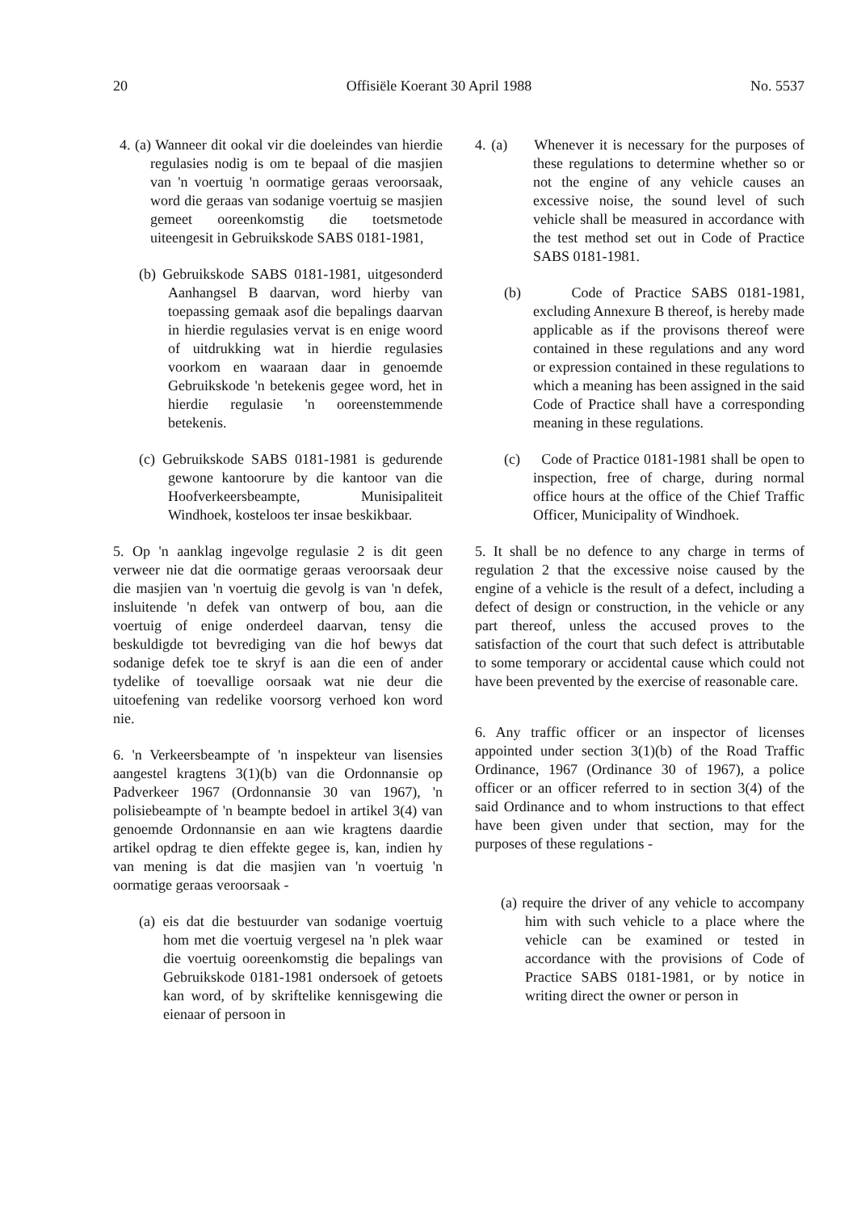20 Offisiële Koerant 30 April 1988 No. 5537
4. (a) Wanneer dit ookal vir die doeleindes van hierdie regulasies nodig is om te bepaal of die masjien van 'n voertuig 'n oormatige geraas veroorsaak, word die geraas van sodanige voertuig se masjien gemeet ooreenkomstig die toetsmetode uiteengesit in Gebruikskode SABS 0181-1981,
(b) Gebruikskode SABS 0181-1981, uitgesonderd Aanhangsel B daarvan, word hierby van toepassing gemaak asof die bepalings daarvan in hierdie regulasies vervat is en enige woord of uitdrukking wat in hierdie regulasies voorkom en waaraan daar in genoemde Gebruikskode 'n betekenis gegee word, het in hierdie regulasie 'n ooreenstemmende betekenis.
(c) Gebruikskode SABS 0181-1981 is gedurende gewone kantoorure by die kantoor van die Hoofverkeersbeampte, Munisipaliteit Windhoek, kosteloos ter insae beskikbaar.
5. Op 'n aanklag ingevolge regulasie 2 is dit geen verweer nie dat die oormatige geraas veroorsaak deur die masjien van 'n voertuig die gevolg is van 'n defek, insluitende 'n defek van ontwerp of bou, aan die voertuig of enige onderdeel daarvan, tensy die beskuldigde tot bevrediging van die hof bewys dat sodanige defek toe te skryf is aan die een of ander tydelike of toevallige oorsaak wat nie deur die uitoefening van redelike voorsorg verhoed kon word nie.
6. 'n Verkeersbeampte of 'n inspekteur van lisensies aangestel kragtens 3(1)(b) van die Ordonnansie op Padverkeer 1967 (Ordonnansie 30 van 1967), 'n polisiebeampte of 'n beampte bedoel in artikel 3(4) van genoemde Ordonnansie en aan wie kragtens daardie artikel opdrag te dien effekte gegee is, kan, indien hy van mening is dat die masjien van 'n voertuig 'n oormatige geraas veroorsaak -
(a) eis dat die bestuurder van sodanige voertuig hom met die voertuig vergesel na 'n plek waar die voertuig ooreenkomstig die bepalings van Gebruikskode 0181-1981 ondersoek of getoets kan word, of by skriftelike kennisgewing die eienaar of persoon in
4. (a) Whenever it is necessary for the purposes of these regulations to determine whether so or not the engine of any vehicle causes an excessive noise, the sound level of such vehicle shall be measured in accordance with the test method set out in Code of Practice SABS 0181-1981.
(b) Code of Practice SABS 0181-1981, excluding Annexure B thereof, is hereby made applicable as if the provisons thereof were contained in these regulations and any word or expression contained in these regulations to which a meaning has been assigned in the said Code of Practice shall have a corresponding meaning in these regulations.
(c) Code of Practice 0181-1981 shall be open to inspection, free of charge, during normal office hours at the office of the Chief Traffic Officer, Municipality of Windhoek.
5. It shall be no defence to any charge in terms of regulation 2 that the excessive noise caused by the engine of a vehicle is the result of a defect, including a defect of design or construction, in the vehicle or any part thereof, unless the accused proves to the satisfaction of the court that such defect is attributable to some temporary or accidental cause which could not have been prevented by the exercise of reasonable care.
6. Any traffic officer or an inspector of licenses appointed under section 3(1)(b) of the Road Traffic Ordinance, 1967 (Ordinance 30 of 1967), a police officer or an officer referred to in section 3(4) of the said Ordinance and to whom instructions to that effect have been given under that section, may for the purposes of these regulations -
(a) require the driver of any vehicle to accompany him with such vehicle to a place where the vehicle can be examined or tested in accordance with the provisions of Code of Practice SABS 0181-1981, or by notice in writing direct the owner or person in